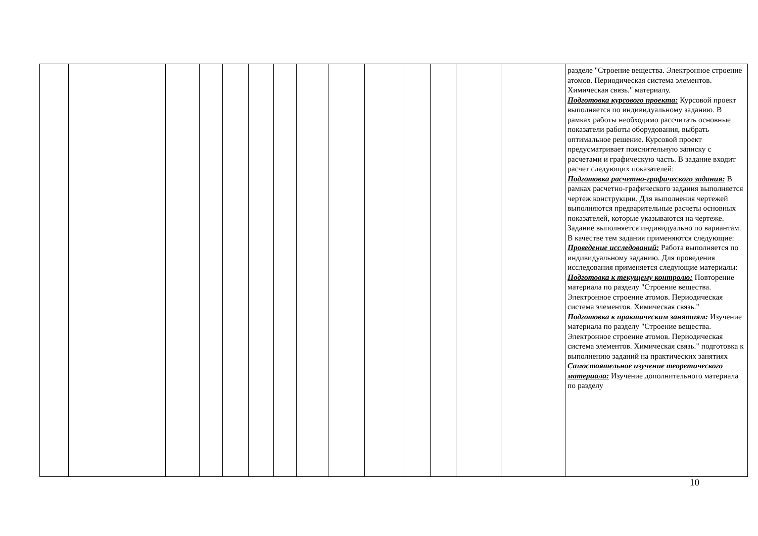| | | | | | | | | | | | | | | разделе "Строение вещества. Электронное строение атомов. Периодическая система элементов. Химическая связь." материалу. Подготовка курсового проекта: Курсовой проект выполняется по индивидуальному заданию. В рамках работы необходимо рассчитать основные показатели работы оборудования, выбрать оптимальное решение. Курсовой проект предусматривает пояснительную записку с расчетами и графическую часть. В задание входит расчет следующих показателей: Подготовка расчетно-графического задания: В рамках расчетно-графического задания выполняется чертеж конструкции. Для выполнения чертежей выполняются предварительные расчеты основных показателей, которые указываются на чертеже. Задание выполняется индивидуально по вариантам. В качестве тем задания применяются следующие: Проведение исследований: Работа выполняется по индивидуальному заданию. Для проведения исследования применяется следующие материалы: Подготовка к текущему контролю: Повторение материала по разделу "Строение вещества. Электронное строение атомов. Периодическая система элементов. Химическая связь." Подготовка к практическим занятиям: Изучение материала по разделу "Строение вещества. Электронное строение атомов. Периодическая система элементов. Химическая связь." подготовка к выполнению заданий на практических занятиях Самостоятельное изучение теоретического материала: Изучение дополнительного материала по разделу |
10